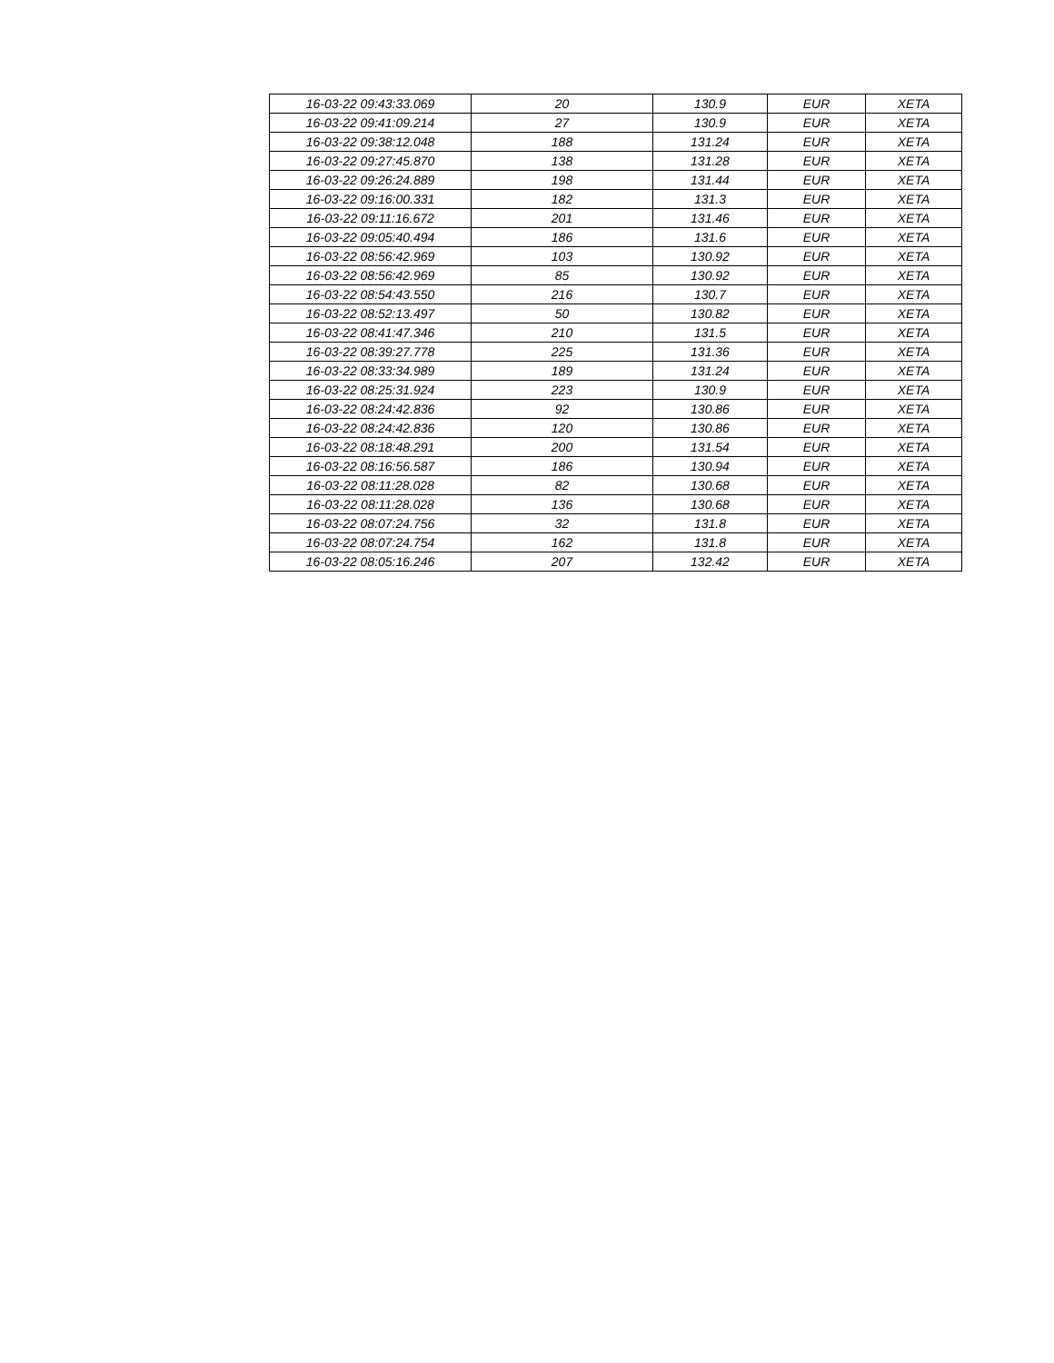| 16-03-22 09:43:33.069 | 20 | 130.9 | EUR | XETA |
| 16-03-22 09:41:09.214 | 27 | 130.9 | EUR | XETA |
| 16-03-22 09:38:12.048 | 188 | 131.24 | EUR | XETA |
| 16-03-22 09:27:45.870 | 138 | 131.28 | EUR | XETA |
| 16-03-22 09:26:24.889 | 198 | 131.44 | EUR | XETA |
| 16-03-22 09:16:00.331 | 182 | 131.3 | EUR | XETA |
| 16-03-22 09:11:16.672 | 201 | 131.46 | EUR | XETA |
| 16-03-22 09:05:40.494 | 186 | 131.6 | EUR | XETA |
| 16-03-22 08:56:42.969 | 103 | 130.92 | EUR | XETA |
| 16-03-22 08:56:42.969 | 85 | 130.92 | EUR | XETA |
| 16-03-22 08:54:43.550 | 216 | 130.7 | EUR | XETA |
| 16-03-22 08:52:13.497 | 50 | 130.82 | EUR | XETA |
| 16-03-22 08:41:47.346 | 210 | 131.5 | EUR | XETA |
| 16-03-22 08:39:27.778 | 225 | 131.36 | EUR | XETA |
| 16-03-22 08:33:34.989 | 189 | 131.24 | EUR | XETA |
| 16-03-22 08:25:31.924 | 223 | 130.9 | EUR | XETA |
| 16-03-22 08:24:42.836 | 92 | 130.86 | EUR | XETA |
| 16-03-22 08:24:42.836 | 120 | 130.86 | EUR | XETA |
| 16-03-22 08:18:48.291 | 200 | 131.54 | EUR | XETA |
| 16-03-22 08:16:56.587 | 186 | 130.94 | EUR | XETA |
| 16-03-22 08:11:28.028 | 82 | 130.68 | EUR | XETA |
| 16-03-22 08:11:28.028 | 136 | 130.68 | EUR | XETA |
| 16-03-22 08:07:24.756 | 32 | 131.8 | EUR | XETA |
| 16-03-22 08:07:24.754 | 162 | 131.8 | EUR | XETA |
| 16-03-22 08:05:16.246 | 207 | 132.42 | EUR | XETA |